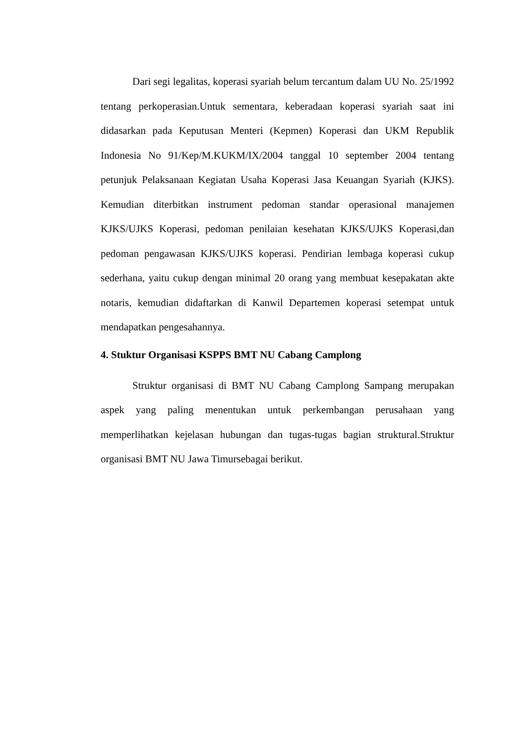Dari segi legalitas, koperasi syariah belum tercantum dalam UU No. 25/1992 tentang perkoperasian.Untuk sementara, keberadaan koperasi syariah saat ini didasarkan pada Keputusan Menteri (Kepmen) Koperasi dan UKM Republik Indonesia No 91/Kep/M.KUKM/IX/2004 tanggal 10 september 2004 tentang petunjuk Pelaksanaan Kegiatan Usaha Koperasi Jasa Keuangan Syariah (KJKS). Kemudian diterbitkan instrument pedoman standar operasional manajemen KJKS/UJKS Koperasi, pedoman penilaian kesehatan KJKS/UJKS Koperasi,dan pedoman pengawasan KJKS/UJKS koperasi. Pendirian lembaga koperasi cukup sederhana, yaitu cukup dengan minimal 20 orang yang membuat kesepakatan akte notaris, kemudian didaftarkan di Kanwil Departemen koperasi setempat untuk mendapatkan pengesahannya.
4. Stuktur Organisasi KSPPS BMT NU Cabang Camplong
Struktur organisasi di BMT NU Cabang Camplong Sampang merupakan aspek yang paling menentukan untuk perkembangan perusahaan yang memperlihatkan kejelasan hubungan dan tugas-tugas bagian struktural.Struktur organisasi BMT NU Jawa Timursebagai berikut.